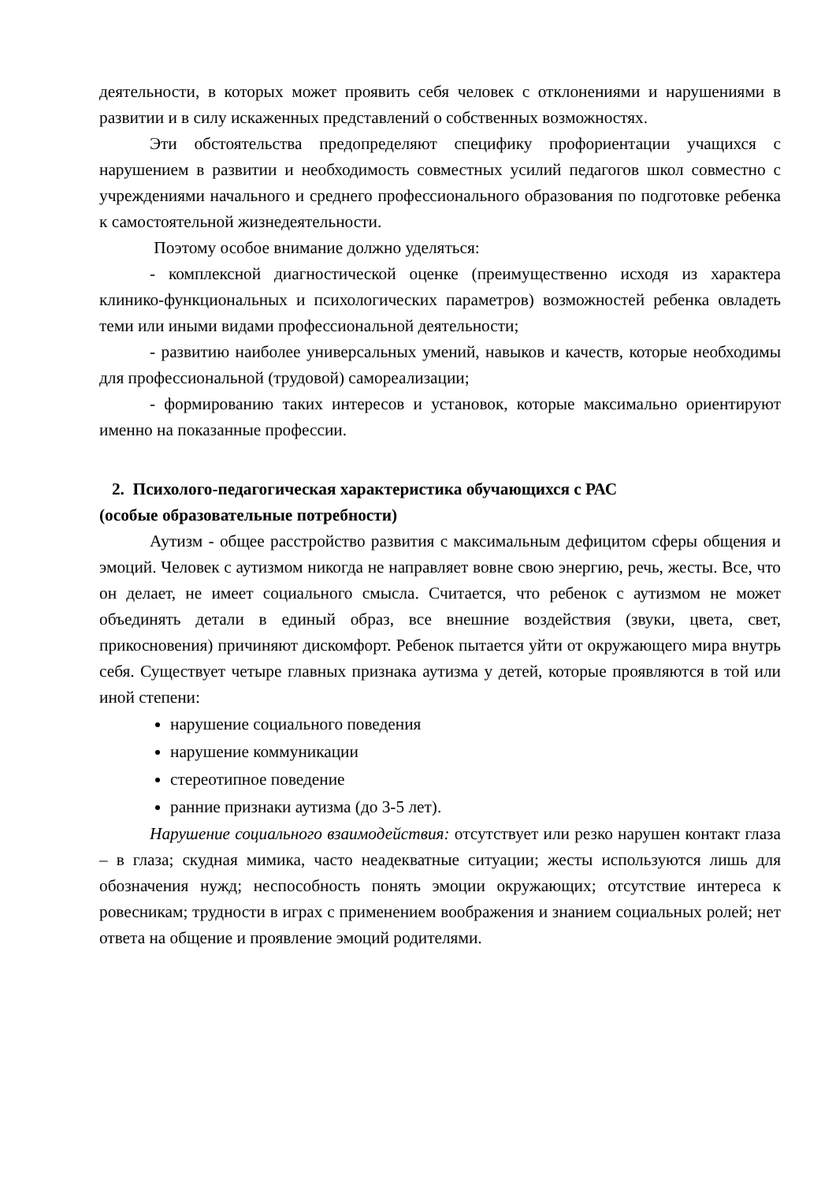деятельности, в которых может проявить себя человек с отклонениями и нарушениями в развитии и в силу искаженных представлений о собственных возможностях.
Эти обстоятельства предопределяют специфику профориентации учащихся с нарушением в развитии и необходимость совместных усилий педагогов школ совместно с учреждениями начального и среднего профессионального образования по подготовке ребенка к самостоятельной жизнедеятельности.
Поэтому особое внимание должно уделяться:
- комплексной диагностической оценке (преимущественно исходя из характера клинико-функциональных и психологических параметров) возможностей ребенка овладеть теми или иными видами профессиональной деятельности;
- развитию наиболее универсальных умений, навыков и качеств, которые необходимы для профессиональной (трудовой) самореализации;
- формированию таких интересов и установок, которые максимально ориентируют именно на показанные профессии.
2. Психолого-педагогическая характеристика обучающихся с РАС
(особые образовательные потребности)
Аутизм - общее расстройство развития с максимальным дефицитом сферы общения и эмоций. Человек с аутизмом никогда не направляет вовне свою энергию, речь, жесты. Все, что он делает, не имеет социального смысла. Считается, что ребенок с аутизмом не может объединять детали в единый образ, все внешние воздействия (звуки, цвета, свет, прикосновения) причиняют дискомфорт. Ребенок пытается уйти от окружающего мира внутрь себя. Существует четыре главных признака аутизма у детей, которые проявляются в той или иной степени:
нарушение социального поведения
нарушение коммуникации
стереотипное поведение
ранние признаки аутизма (до 3-5 лет).
Нарушение социального взаимодействия: отсутствует или резко нарушен контакт глаза – в глаза; скудная мимика, часто неадекватные ситуации; жесты используются лишь для обозначения нужд; неспособность понять эмоции окружающих; отсутствие интереса к ровесникам; трудности в играх с применением воображения и знанием социальных ролей; нет ответа на общение и проявление эмоций родителями.